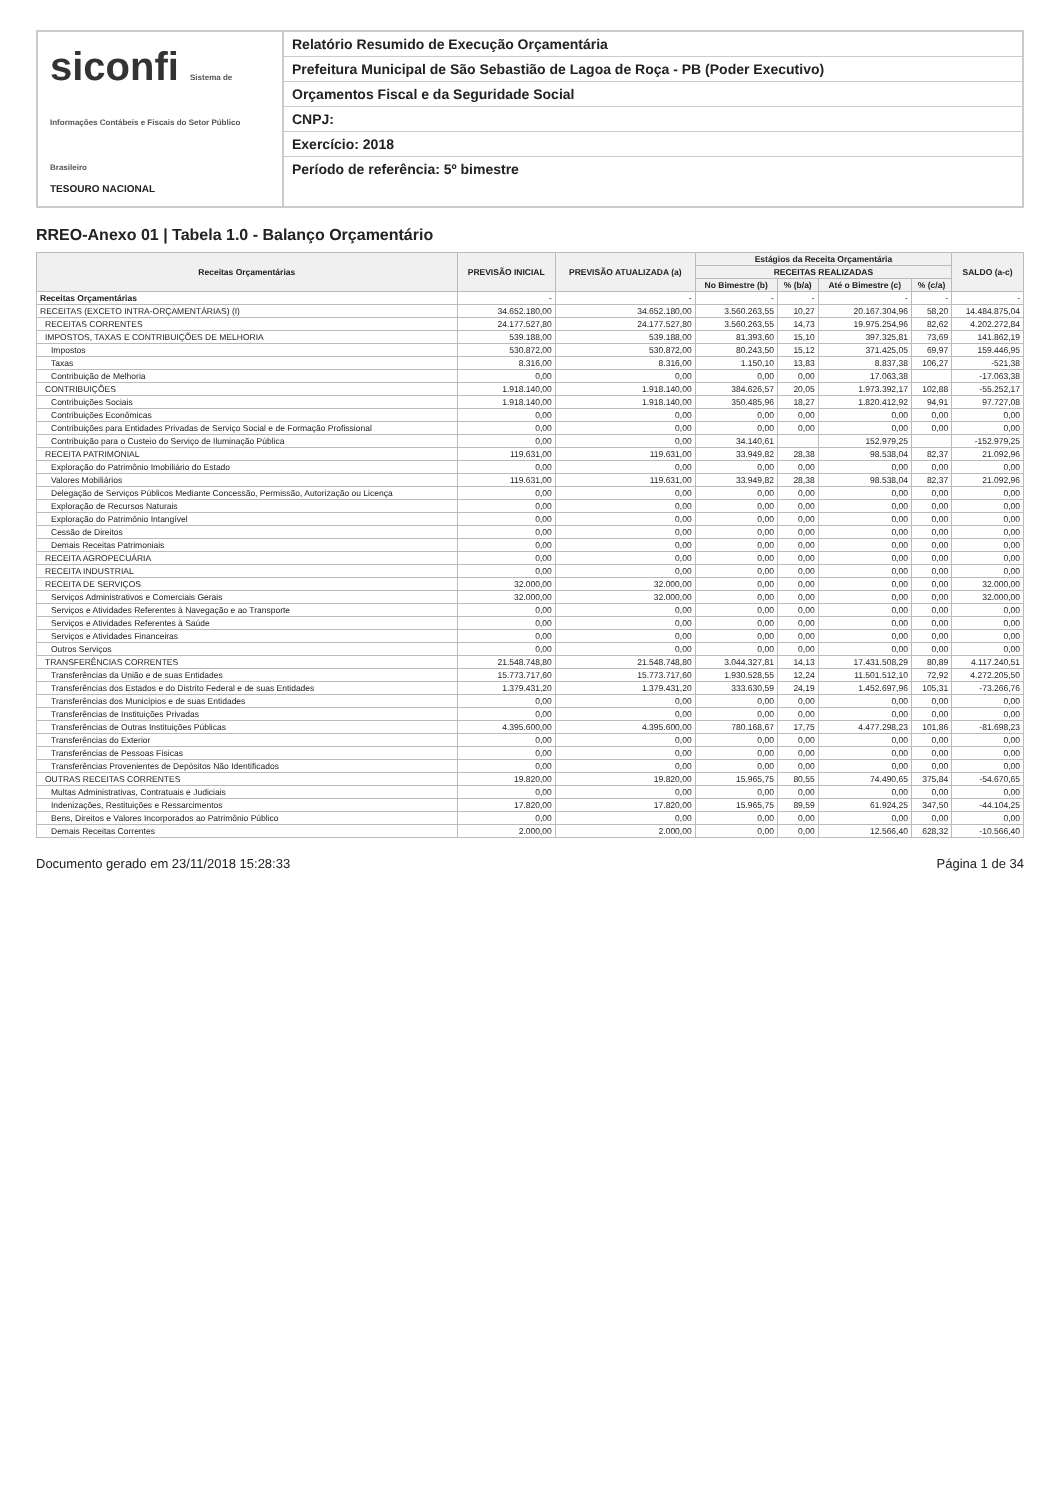siconfi Sistema de Informações Contábeis e Fiscais do Setor Público Brasileiro
TESOURO NACIONAL
Relatório Resumido de Execução Orçamentária
Prefeitura Municipal de São Sebastião de Lagoa de Roça - PB (Poder Executivo)
Orçamentos Fiscal e da Seguridade Social
CNPJ:
Exercício: 2018
Período de referência: 5º bimestre
RREO-Anexo 01 | Tabela 1.0 - Balanço Orçamentário
| Receitas Orçamentárias | PREVISÃO INICIAL | PREVISÃO ATUALIZADA (a) | Estágios da Receita Orçamentária | | | | SALDO (a-c) |
| --- | --- | --- | --- | --- | --- | --- | --- |
| | | | RECEITAS REALIZADAS | | | | |
| | | | No Bimestre (b) | % (b/a) | Até o Bimestre (c) | % (c/a) | |
| Receitas Orçamentárias | - | - | - | - | - | - | - |
| RECEITAS (EXCETO INTRA-ORÇAMENTÁRIAS) (I) | 34.652.180,00 | 34.652.180,00 | 3.560.263,55 | 10,27 | 20.167.304,96 | 58,20 | 14.484.875,04 |
| RECEITAS CORRENTES | 24.177.527,80 | 24.177.527,80 | 3.560.263,55 | 14,73 | 19.975.254,96 | 82,62 | 4.202.272,84 |
| IMPOSTOS, TAXAS E CONTRIBUIÇÕES DE MELHORIA | 539.188,00 | 539.188,00 | 81.393,60 | 15,10 | 397.325,81 | 73,69 | 141.862,19 |
| Impostos | 530.872,00 | 530.872,00 | 80.243,50 | 15,12 | 371.425,05 | 69,97 | 159.446,95 |
| Taxas | 8.316,00 | 8.316,00 | 1.150,10 | 13,83 | 8.837,38 | 106,27 | -521,38 |
| Contribuição de Melhoria | 0,00 | 0,00 | 0,00 | 0,00 | 17.063,38 | | -17.063,38 |
| CONTRIBUIÇÕES | 1.918.140,00 | 1.918.140,00 | 384.626,57 | 20,05 | 1.973.392,17 | 102,88 | -55.252,17 |
| Contribuições Sociais | 1.918.140,00 | 1.918.140,00 | 350.485,96 | 18,27 | 1.820.412,92 | 94,91 | 97.727,08 |
| Contribuições Econômicas | 0,00 | 0,00 | 0,00 | 0,00 | 0,00 | 0,00 | 0,00 |
| Contribuições para Entidades Privadas de Serviço Social e de Formação Profissional | 0,00 | 0,00 | 0,00 | 0,00 | 0,00 | 0,00 | 0,00 |
| Contribuição para o Custeio do Serviço de Iluminação Pública | 0,00 | 0,00 | 34.140,61 | | 152.979,25 | | -152.979,25 |
| RECEITA PATRIMONIAL | 119.631,00 | 119.631,00 | 33.949,82 | 28,38 | 98.538,04 | 82,37 | 21.092,96 |
| Exploração do Patrimônio Imobiliário do Estado | 0,00 | 0,00 | 0,00 | 0,00 | 0,00 | 0,00 | 0,00 |
| Valores Mobiliários | 119.631,00 | 119.631,00 | 33.949,82 | 28,38 | 98.538,04 | 82,37 | 21.092,96 |
| Delegação de Serviços Públicos Mediante Concessão, Permissão, Autorização ou Licença | 0,00 | 0,00 | 0,00 | 0,00 | 0,00 | 0,00 | 0,00 |
| Exploração de Recursos Naturais | 0,00 | 0,00 | 0,00 | 0,00 | 0,00 | 0,00 | 0,00 |
| Exploração do Patrimônio Intangível | 0,00 | 0,00 | 0,00 | 0,00 | 0,00 | 0,00 | 0,00 |
| Cessão de Direitos | 0,00 | 0,00 | 0,00 | 0,00 | 0,00 | 0,00 | 0,00 |
| Demais Receitas Patrimoniais | 0,00 | 0,00 | 0,00 | 0,00 | 0,00 | 0,00 | 0,00 |
| RECEITA AGROPECUÁRIA | 0,00 | 0,00 | 0,00 | 0,00 | 0,00 | 0,00 | 0,00 |
| RECEITA INDUSTRIAL | 0,00 | 0,00 | 0,00 | 0,00 | 0,00 | 0,00 | 0,00 |
| RECEITA DE SERVIÇOS | 32.000,00 | 32.000,00 | 0,00 | 0,00 | 0,00 | 0,00 | 32.000,00 |
| Serviços Administrativos e Comerciais Gerais | 32.000,00 | 32.000,00 | 0,00 | 0,00 | 0,00 | 0,00 | 32.000,00 |
| Serviços e Atividades Referentes à Navegação e ao Transporte | 0,00 | 0,00 | 0,00 | 0,00 | 0,00 | 0,00 | 0,00 |
| Serviços e Atividades Referentes à Saúde | 0,00 | 0,00 | 0,00 | 0,00 | 0,00 | 0,00 | 0,00 |
| Serviços e Atividades Financeiras | 0,00 | 0,00 | 0,00 | 0,00 | 0,00 | 0,00 | 0,00 |
| Outros Serviços | 0,00 | 0,00 | 0,00 | 0,00 | 0,00 | 0,00 | 0,00 |
| TRANSFERÊNCIAS CORRENTES | 21.548.748,80 | 21.548.748,80 | 3.044.327,81 | 14,13 | 17.431.508,29 | 80,89 | 4.117.240,51 |
| Transferências da União e de suas Entidades | 15.773.717,60 | 15.773.717,60 | 1.930.528,55 | 12,24 | 11.501.512,10 | 72,92 | 4.272.205,50 |
| Transferências dos Estados e do Distrito Federal e de suas Entidades | 1.379.431,20 | 1.379.431,20 | 333.630,59 | 24,19 | 1.452.697,96 | 105,31 | -73.266,76 |
| Transferências dos Municípios e de suas Entidades | 0,00 | 0,00 | 0,00 | 0,00 | 0,00 | 0,00 | 0,00 |
| Transferências de Instituições Privadas | 0,00 | 0,00 | 0,00 | 0,00 | 0,00 | 0,00 | 0,00 |
| Transferências de Outras Instituições Públicas | 4.395.600,00 | 4.395.600,00 | 780.168,67 | 17,75 | 4.477.298,23 | 101,86 | -81.698,23 |
| Transferências do Exterior | 0,00 | 0,00 | 0,00 | 0,00 | 0,00 | 0,00 | 0,00 |
| Transferências de Pessoas Físicas | 0,00 | 0,00 | 0,00 | 0,00 | 0,00 | 0,00 | 0,00 |
| Transferências Provenientes de Depósitos Não Identificados | 0,00 | 0,00 | 0,00 | 0,00 | 0,00 | 0,00 | 0,00 |
| OUTRAS RECEITAS CORRENTES | 19.820,00 | 19.820,00 | 15.965,75 | 80,55 | 74.490,65 | 375,84 | -54.670,65 |
| Multas Administrativas, Contratuais e Judiciais | 0,00 | 0,00 | 0,00 | 0,00 | 0,00 | 0,00 | 0,00 |
| Indenizações, Restituições e Ressarcimentos | 17.820,00 | 17.820,00 | 15.965,75 | 89,59 | 61.924,25 | 347,50 | -44.104,25 |
| Bens, Direitos e Valores Incorporados ao Patrimônio Público | 0,00 | 0,00 | 0,00 | 0,00 | 0,00 | 0,00 | 0,00 |
| Demais Receitas Correntes | 2.000,00 | 2.000,00 | 0,00 | 0,00 | 12.566,40 | 628,32 | -10.566,40 |
Documento gerado em 23/11/2018 15:28:33 Página 1 de 34